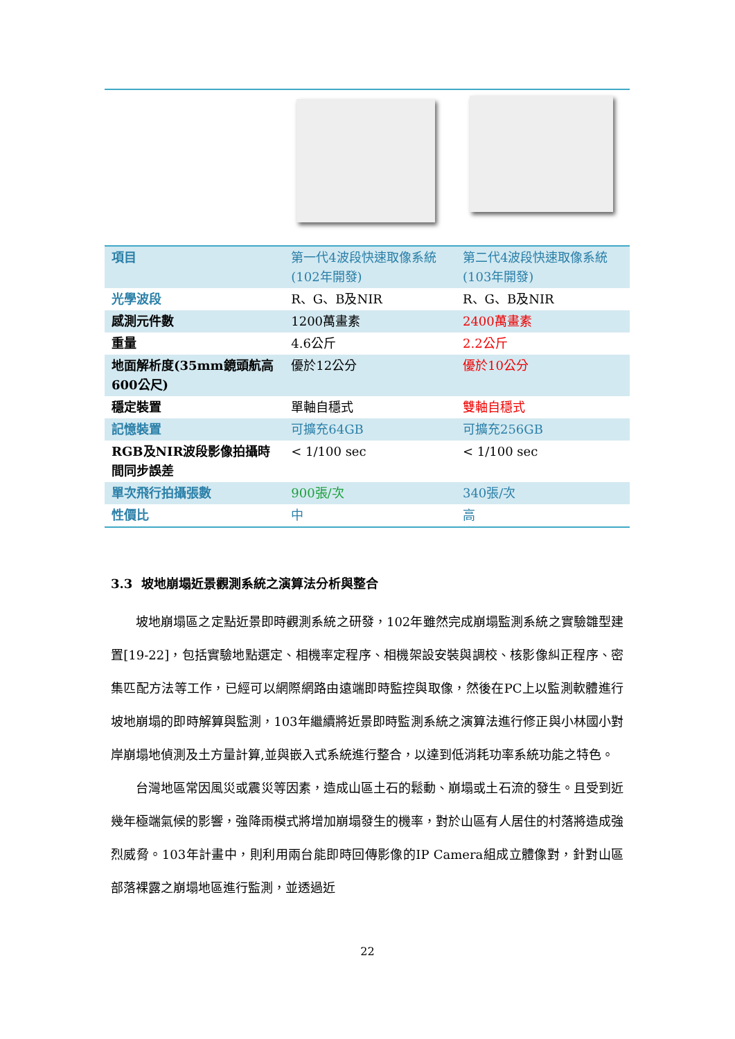| 項目 | 第一代4波段快速取像系統(102年開發) | 第二代4波段快速取像系統(103年開發) |
| --- | --- | --- |
| 光學波段 | R、G、B及NIR | R、G、B及NIR |
| 感測元件數 | 1200萬畫素 | 2400萬畫素 |
| 重量 | 4.6公斤 | 2.2公斤 |
| 地面解析度(35mm鏡頭航高600公尺) | 優於12公分 | 優於10公分 |
| 穩定裝置 | 單軸自穩式 | 雙軸自穩式 |
| 記憶裝置 | 可擴充64GB | 可擴充256GB |
| RGB及NIR波段影像拍攝時間同步誤差 | < 1/100 sec | < 1/100 sec |
| 單次飛行拍攝張數 | 900張/次 | 340張/次 |
| 性價比 | 中 | 高 |
3.3 坡地崩塌近景觀測系統之演算法分析與整合
坡地崩塌區之定點近景即時觀測系統之研發，102年雖然完成崩塌監測系統之實驗雛型建置[19-22]，包括實驗地點選定、相機率定程序、相機架設安裝與調校、核影像糾正程序、密集匹配方法等工作，已經可以網際網路由遠端即時監控與取像，然後在PC上以監測軟體進行坡地崩塌的即時解算與監測，103年繼續將近景即時監測系統之演算法進行修正與小林國小對岸崩塌地偵測及土方量計算,並與嵌入式系統進行整合，以達到低消耗功率系統功能之特色。
台灣地區常因風災或震災等因素，造成山區土石的鬆動、崩塌或土石流的發生。且受到近幾年極端氣候的影響，強降雨模式將增加崩塌發生的機率，對於山區有人居住的村落將造成強烈威脅。103年計畫中，則利用兩台能即時回傳影像的IP Camera組成立體像對，針對山區部落裸露之崩塌地區進行監測，並透過近
22